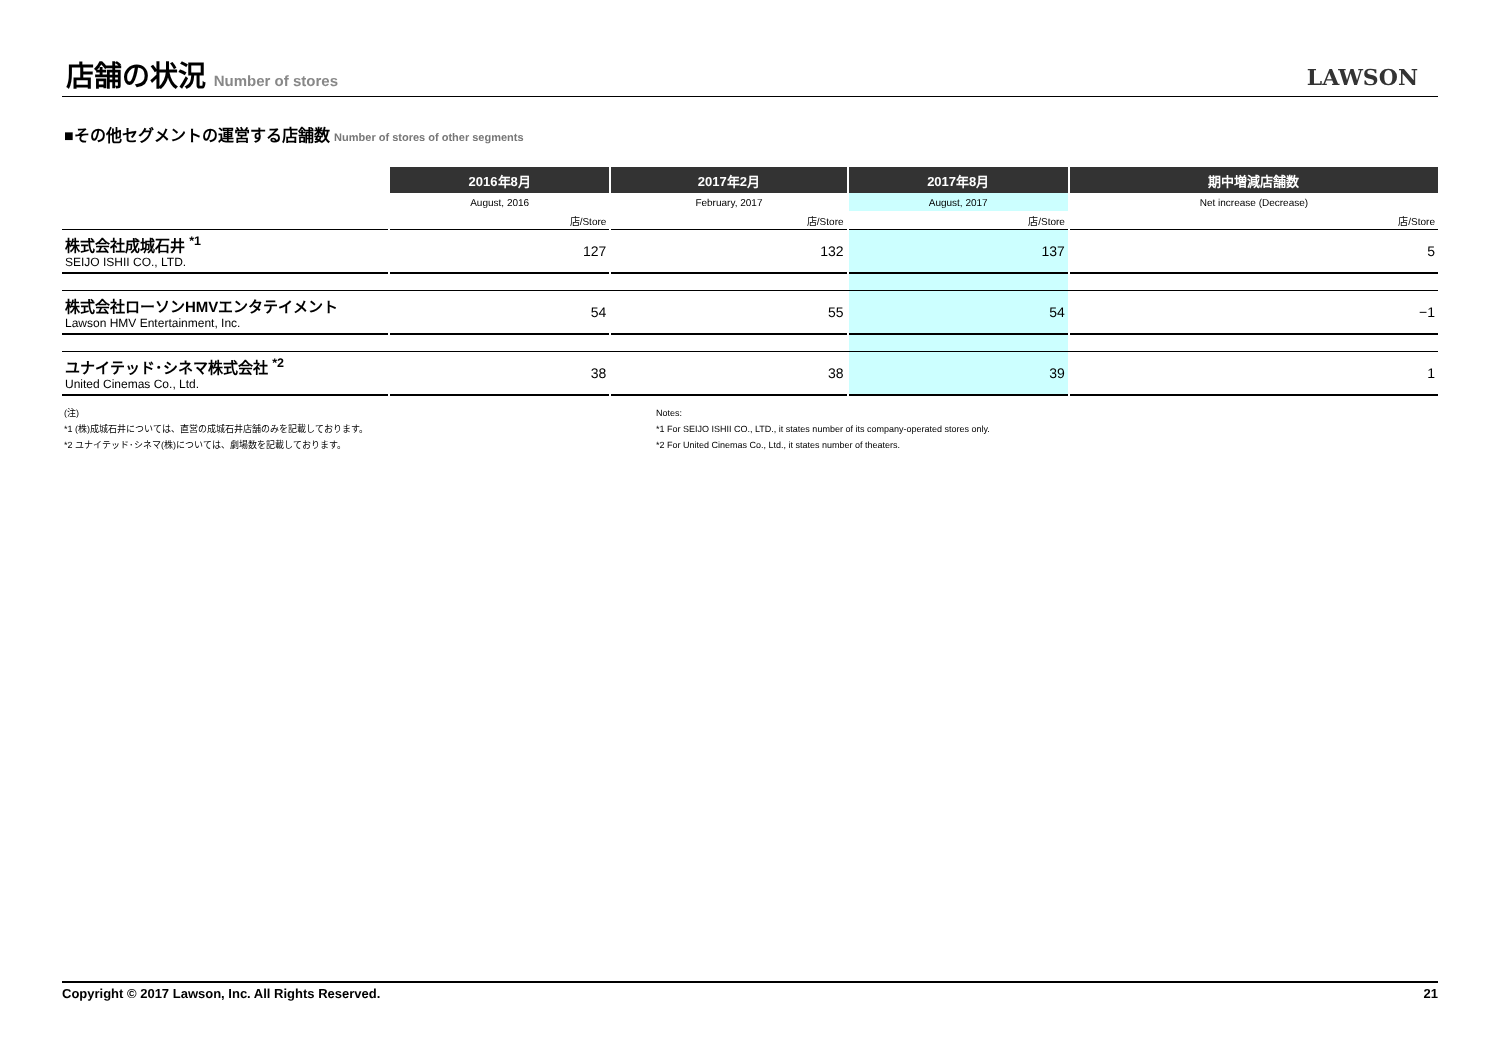店舗の状況 Number of stores
LAWSON
■その他セグメントの運営する店舗数 Number of stores of other segments
| | | 2016年8月 | | 2017年2月 | | 2017年8月 | | 期中増減店舗数 |
| --- | --- | --- | --- | --- | --- | --- | --- | --- |
| | | August, 2016 | | February, 2017 | | August, 2017 | | Net increase (Decrease) |
| | | 店/Store | | 店/Store | | 店/Store | | 店/Store |
| 株式会社成城石井 <sup>*1</sup> SEIJO ISHII CO., LTD. | | 127 | | 132 | | 137 | | 5 |
| 株式会社ローソンHMVエンタテイメント Lawson HMV Entertainment, Inc. | | 54 | | 55 | | 54 | | −1 |
| ユナイテッド･シネマ株式会社 <sup>*2</sup> United Cinemas Co., Ltd. | | 38 | | 38 | | 39 | | 1 |
(注)
*1 (株)成城石井については、直営の成城石井店舗のみを記載しております。
*2 ユナイテッド･シネマ(株)については、劇場数を記載しております。
Notes:
*1 For SEIJO ISHII CO., LTD., it states number of its company-operated stores only.
*2 For United Cinemas Co., Ltd., it states number of theaters.
Copyright © 2017 Lawson, Inc. All Rights Reserved. 21